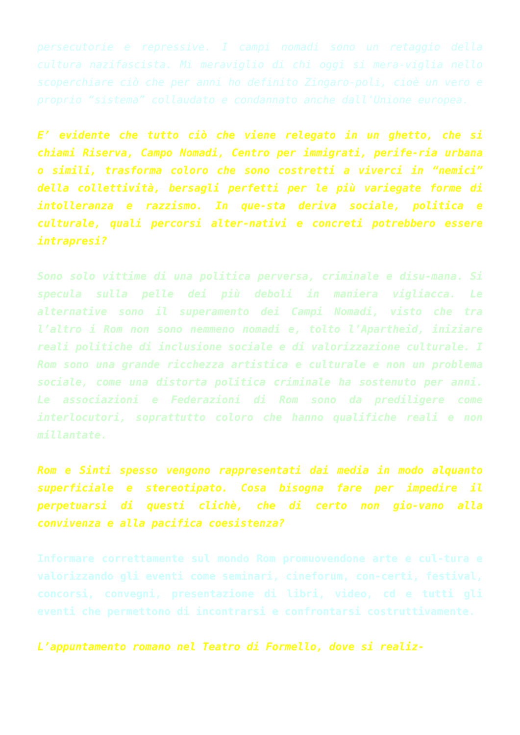persecutorie e repressive. I campi nomadi sono un retaggio della cultura nazifascista. Mi meraviglio di chi oggi si mera-viglia nello scoperchiare ciò che per anni ho definito Zingaro-poli, cioè un vero e proprio “sistema” collaudato e condannato anche dall’Unione europea.
E’ evidente che tutto ciò che viene relegato in un ghetto, che si chiami Riserva, Campo Nomadi, Centro per immigrati, perife-ria urbana o simili, trasforma coloro che sono costretti a viverci in “nemici” della collettività, bersagli perfetti per le più variegate forme di intolleranza e razzismo. In que-sta deriva sociale, politica e culturale, quali percorsi alter-nativi e concreti potrebbero essere intrapresi?
Sono solo vittime di una politica perversa, criminale e disu-mana. Si specula sulla pelle dei più deboli in maniera vigliacca. Le alternative sono il superamento dei Campi Nomadi, visto che tra l’altro i Rom non sono nemmeno nomadi e, tolto l’Apartheid, iniziare reali politiche di inclusione sociale e di valorizzazione culturale. I Rom sono una grande ricchezza artistica e culturale e non un problema sociale, come una distorta politica criminale ha sostenuto per anni. Le associazioni e Federazioni di Rom sono da prediligere come interlocutori, soprattutto coloro che hanno qualifiche reali e non millantate.
Rom e Sinti spesso vengono rappresentati dai media in modo alquanto superficiale e stereotipato. Cosa bisogna fare per impedire il perpetuarsi di questi clichè, che di certo non gio-vano alla convivenza e alla pacifica coesistenza?
Informare correttamente sul mondo Rom promuovendone arte e cul-tura e valorizzando gli eventi come seminari, cineforum, con-certi, festival, concorsi, convegni, presentazione di libri, video, cd e tutti gli eventi che permettono di incontrarsi e confrontarsi costruttivamente.
L’appuntamento romano nel Teatro di Formello, dove si realiz-